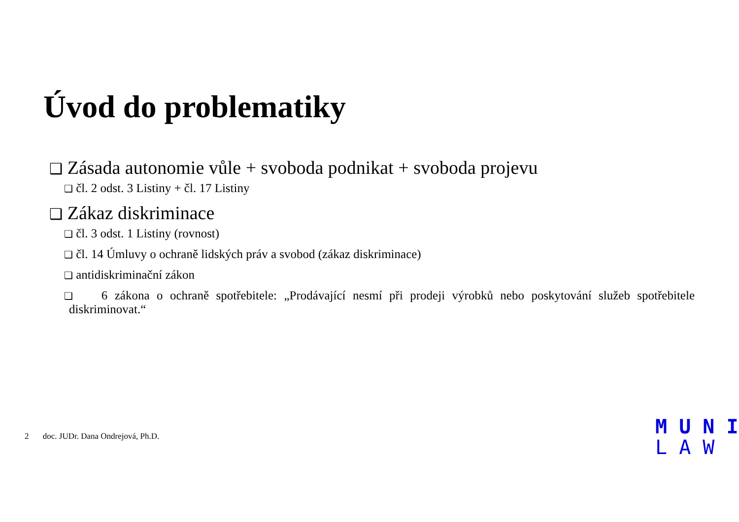Úvod do problematiky
❑ Zásada autonomie vůle + svoboda podnikat + svoboda projevu
❑ čl. 2 odst. 3 Listiny + čl. 17 Listiny
❑ Zákaz diskriminace
❑ čl. 3 odst. 1 Listiny (rovnost)
❑ čl. 14 Úmluvy o ochraně lidských práv a svobod (zákaz diskriminace)
❑ antidiskriminační zákon
❑ 6 zákona o ochraně spotřebitele: „Prodávající nesmí při prodeji výrobků nebo poskytování služeb spotřebitele diskriminovat.“
2 doc. JUDr. Dana Ondrejová, Ph.D.
M U N I
L A W